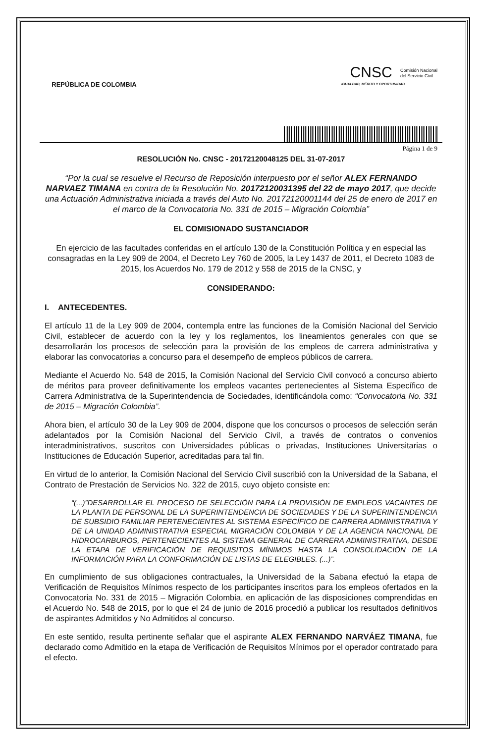REPÚBLICA DE COLOMBIA
CNSC Comisión Nacional
del Servicio Civil
IGUALDAD, MÉRITO Y OPORTUNIDAD
Página 1 de 9
RESOLUCIÓN No. CNSC - 20172120048125 DEL 31-07-2017
“Por la cual se resuelve el Recurso de Reposición interpuesto por el señor ALEX FERNANDO NARVAEZ TIMANA en contra de la Resolución No. 20172120031395 del 22 de mayo 2017, que decide una Actuación Administrativa iniciada a través del Auto No. 20172120001144 del 25 de enero de 2017 en el marco de la Convocatoria No. 331 de 2015 – Migración Colombia”
EL COMISIONADO SUSTANCIADOR
En ejercicio de las facultades conferidas en el artículo 130 de la Constitución Política y en especial las consagradas en la Ley 909 de 2004, el Decreto Ley 760 de 2005, la Ley 1437 de 2011, el Decreto 1083 de 2015, los Acuerdos No. 179 de 2012 y 558 de 2015 de la CNSC, y
CONSIDERANDO:
I. ANTECEDENTES.
El artículo 11 de la Ley 909 de 2004, contempla entre las funciones de la Comisión Nacional del Servicio Civil, establecer de acuerdo con la ley y los reglamentos, los lineamientos generales con que se desarrollarán los procesos de selección para la provisión de los empleos de carrera administrativa y elaborar las convocatorias a concurso para el desempeño de empleos públicos de carrera.
Mediante el Acuerdo No. 548 de 2015, la Comisión Nacional del Servicio Civil convocó a concurso abierto de méritos para proveer definitivamente los empleos vacantes pertenecientes al Sistema Específico de Carrera Administrativa de la Superintendencia de Sociedades, identificándola como: “Convocatoria No. 331 de 2015 – Migración Colombia”.
Ahora bien, el artículo 30 de la Ley 909 de 2004, dispone que los concursos o procesos de selección serán adelantados por la Comisión Nacional del Servicio Civil, a través de contratos o convenios interadministrativos, suscritos con Universidades públicas o privadas, Instituciones Universitarias o Instituciones de Educación Superior, acreditadas para tal fin.
En virtud de lo anterior, la Comisión Nacional del Servicio Civil suscribió con la Universidad de la Sabana, el Contrato de Prestación de Servicios No. 322 de 2015, cuyo objeto consiste en:
“(...)”DESARROLLAR EL PROCESO DE SELECCIÓN PARA LA PROVISIÓN DE EMPLEOS VACANTES DE LA PLANTA DE PERSONAL DE LA SUPERINTENDENCIA DE SOCIEDADES Y DE LA SUPERINTENDENCIA DE SUBSIDIO FAMILIAR PERTENECIENTES AL SISTEMA ESPECÍFICO DE CARRERA ADMINISTRATIVA Y DE LA UNIDAD ADMINISTRATIVA ESPECIAL MIGRACIÓN COLOMBIA Y DE LA AGENCIA NACIONAL DE HIDROCARBUROS, PERTENECIENTES AL SISTEMA GENERAL DE CARRERA ADMINISTRATIVA, DESDE LA ETAPA DE VERIFICACIÓN DE REQUISITOS MÍNIMOS HASTA LA CONSOLIDACIÓN DE LA INFORMACIÓN PARA LA CONFORMACIÓN DE LISTAS DE ELEGIBLES. (...)”.
En cumplimiento de sus obligaciones contractuales, la Universidad de la Sabana efectuó la etapa de Verificación de Requisitos Mínimos respecto de los participantes inscritos para los empleos ofertados en la Convocatoria No. 331 de 2015 – Migración Colombia, en aplicación de las disposiciones comprendidas en el Acuerdo No. 548 de 2015, por lo que el 24 de junio de 2016 procedió a publicar los resultados definitivos de aspirantes Admitidos y No Admitidos al concurso.
En este sentido, resulta pertinente señalar que el aspirante ALEX FERNANDO NARVÁEZ TIMANA, fue declarado como Admitido en la etapa de Verificación de Requisitos Mínimos por el operador contratado para el efecto.